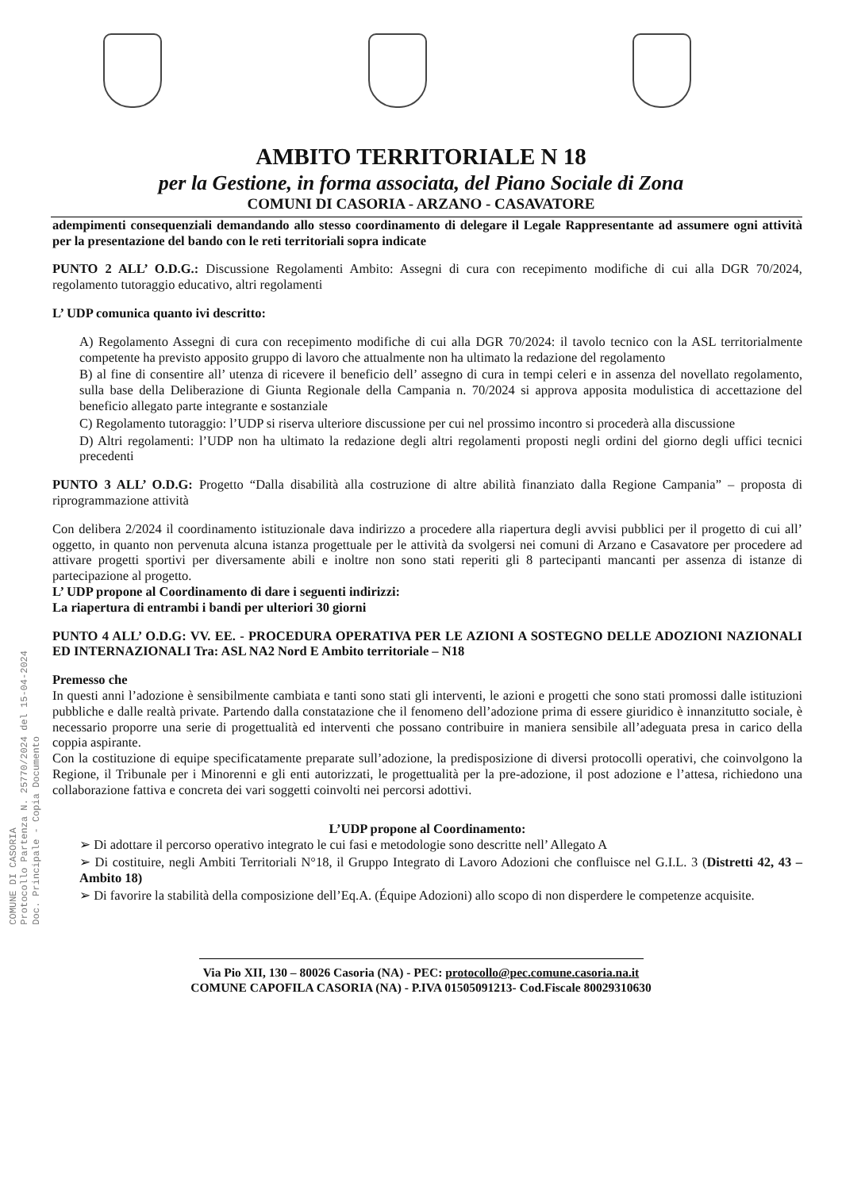COMUNE DI CASORIA Protocollo Partenza N. 25770/2024 del 15-04-2024 Doc. Principale - Copia Documento
AMBITO TERRITORIALE N 18
per la Gestione, in forma associata, del Piano Sociale di Zona
COMUNI DI CASORIA - ARZANO - CASAVATORE
adempimenti consequenziali demandando allo stesso coordinamento di delegare il Legale Rappresentante ad assumere ogni attività per la presentazione del bando con le reti territoriali sopra indicate
PUNTO 2 ALL’ O.D.G.: Discussione Regolamenti Ambito: Assegni di cura con recepimento modifiche di cui alla DGR 70/2024, regolamento tutoraggio educativo, altri regolamenti
L’ UDP comunica quanto ivi descritto:
A) Regolamento Assegni di cura con recepimento modifiche di cui alla DGR 70/2024: il tavolo tecnico con la ASL territorialmente competente ha previsto apposito gruppo di lavoro che attualmente non ha ultimato la redazione del regolamento
B) al fine di consentire all’ utenza di ricevere il beneficio dell’ assegno di cura in tempi celeri e in assenza del novellato regolamento, sulla base della Deliberazione di Giunta Regionale della Campania n. 70/2024 si approva apposita modulistica di accettazione del beneficio allegato parte integrante e sostanziale
C) Regolamento tutoraggio: l’UDP si riserva ulteriore discussione per cui nel prossimo incontro si procederà alla discussione
D) Altri regolamenti: l’UDP non ha ultimato la redazione degli altri regolamenti proposti negli ordini del giorno degli uffici tecnici precedenti
PUNTO 3 ALL’ O.D.G: Progetto “Dalla disabilità alla costruzione di altre abilità finanziato dalla Regione Campania” – proposta di riprogrammazione attività
Con delibera 2/2024 il coordinamento istituzionale dava indirizzo a procedere alla riapertura degli avvisi pubblici per il progetto di cui all’ oggetto, in quanto non pervenuta alcuna istanza progettuale per le attività da svolgersi nei comuni di Arzano e Casavatore per procedere ad attivare progetti sportivi per diversamente abili e inoltre non sono stati reperiti gli 8 partecipanti mancanti per assenza di istanze di partecipazione al progetto.
L’ UDP propone al Coordinamento di dare i seguenti indirizzi:
La riapertura di entrambi i bandi per ulteriori 30 giorni
PUNTO 4 ALL’ O.D.G: VV. EE. - PROCEDURA OPERATIVA PER LE AZIONI A SOSTEGNO DELLE ADOZIONI NAZIONALI ED INTERNAZIONALI Tra: ASL NA2 Nord E Ambito territoriale – N18
Premesso che
In questi anni l’adozione è sensibilmente cambiata e tanti sono stati gli interventi, le azioni e progetti che sono stati promossi dalle istituzioni pubbliche e dalle realtà private. Partendo dalla constatazione che il fenomeno dell’adozione prima di essere giuridico è innanzitutto sociale, è necessario proporre una serie di progettualità ed interventi che possano contribuire in maniera sensibile all’adeguata presa in carico della coppia aspirante.
Con la costituzione di equipe specificatamente preparate sull’adozione, la predisposizione di diversi protocolli operativi, che coinvolgono la Regione, il Tribunale per i Minorenni e gli enti autorizzati, le progettualità per la pre-adozione, il post adozione e l’attesa, richiedono una collaborazione fattiva e concreta dei vari soggetti coinvolti nei percorsi adottivi.
L’UDP propone al Coordinamento:
➢ Di adottare il percorso operativo integrato le cui fasi e metodologie sono descritte nell’ Allegato A
➢ Di costituire, negli Ambiti Territoriali N°18, il Gruppo Integrato di Lavoro Adozioni che confluisce nel G.I.L. 3 (Distretti 42, 43 – Ambito 18)
➢ Di favorire la stabilità della composizione dell’Eq.A. (Équipe Adozioni) allo scopo di non disperdere le competenze acquisite.
Via Pio XII, 130 – 80026 Casoria (NA) - PEC: protocollo@pec.comune.casoria.na.it
COMUNE CAPOFILA CASORIA (NA) - P.IVA 01505091213- Cod.Fiscale 80029310630